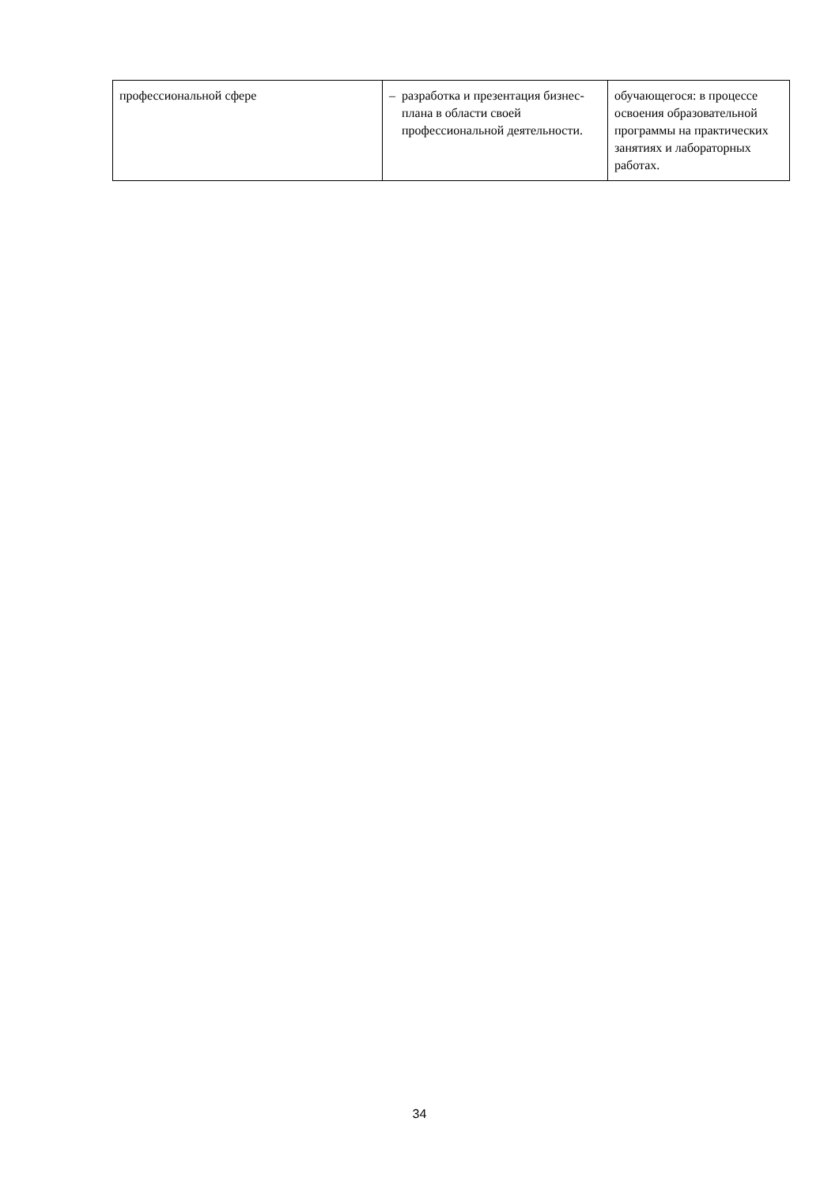| профессиональной сфере | – разработка и презентация бизнес-плана в области своей профессиональной деятельности. | обучающегося: в процессе освоения образовательной программы на практических занятиях и лабораторных работах. |
34